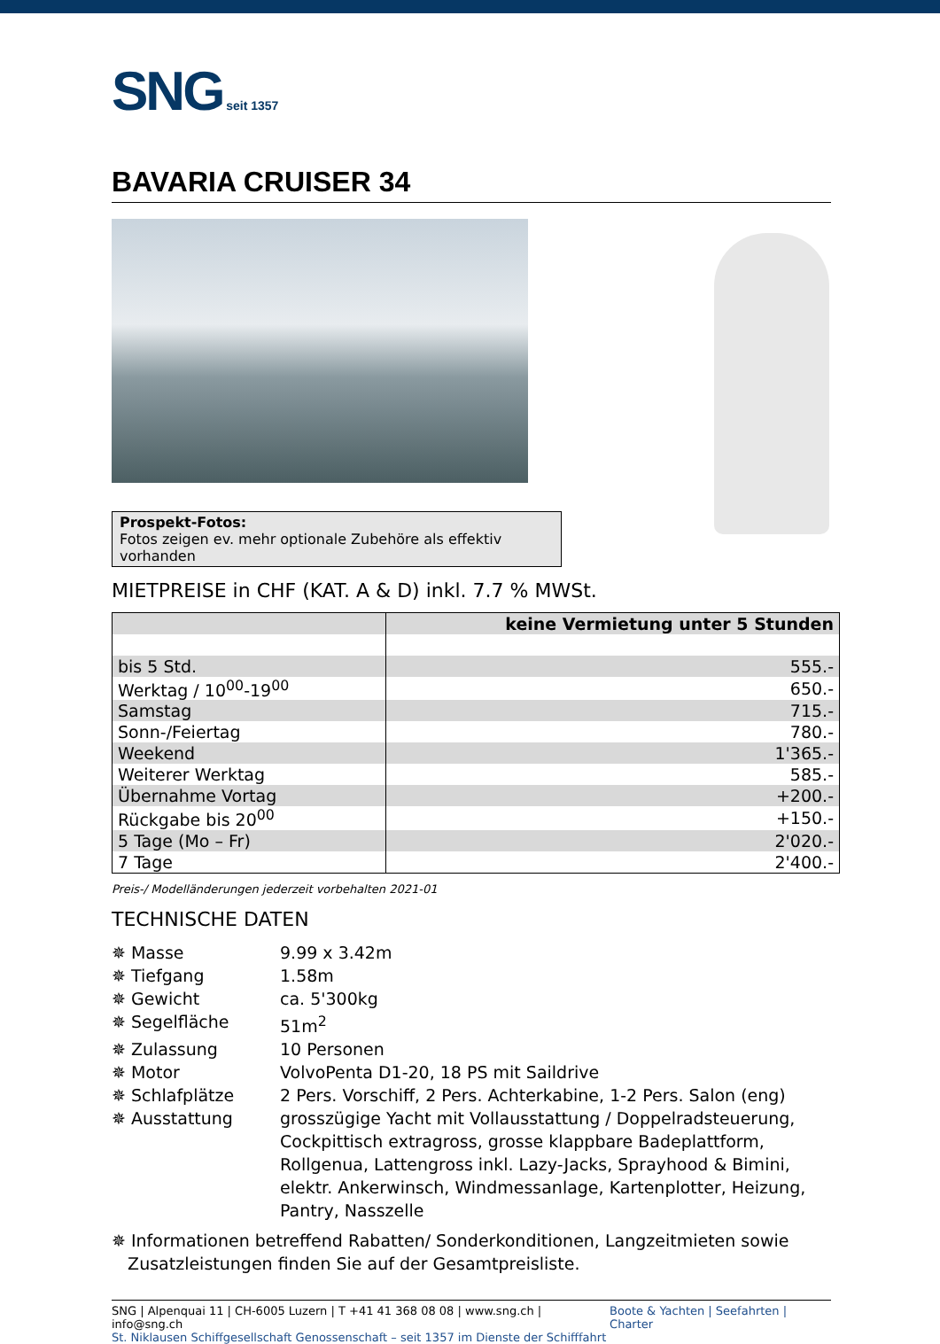SNG seit 1357
BAVARIA CRUISER 34
Prospekt-Fotos:
Fotos zeigen ev. mehr optionale Zubehöre als effektiv vorhanden
MIETPREISE in CHF (KAT. A & D) inkl. 7.7 % MWSt.
| | keine Vermietung unter 5 Stunden |
| --- | --- |
| bis 5 Std. | 555.- |
| Werktag / 10<sup>00</sup>-19<sup>00</sup> | 650.- |
| Samstag | 715.- |
| Sonn-/Feiertag | 780.- |
| Weekend | 1'365.- |
| Weiterer Werktag | 585.- |
| Übernahme Vortag | +200.- |
| Rückgabe bis 20<sup>00</sup> | +150.- |
| 5 Tage (Mo – Fr) | 2'020.- |
| 7 Tage | 2'400.- |
Preis-/ Modelländerungen jederzeit vorbehalten 2021-01
TECHNISCHE DATEN
✵ Masse
9.99 x 3.42m
✵ Tiefgang
1.58m
✵ Gewicht
ca. 5'300kg
✵ Segelfläche
51m<sup>2</sup>
✵ Zulassung
10 Personen
✵ Motor
VolvoPenta D1-20, 18 PS mit Saildrive
✵ Schlafplätze
2 Pers. Vorschiff, 2 Pers. Achterkabine, 1-2 Pers. Salon (eng)
✵ Ausstattung
grosszügige Yacht mit Vollausstattung / Doppelradsteuerung, Cockpittisch extragross, grosse klappbare Badeplattform, Rollgenua, Lattengross inkl. Lazy-Jacks, Sprayhood & Bimini, elektr. Ankerwinsch, Windmessanlage, Kartenplotter, Heizung, Pantry, Nasszelle
✵ Informationen betreffend Rabatten/ Sonderkonditionen, Langzeitmieten sowie
Zusatzleistungen finden Sie auf der Gesamtpreisliste.
SNG | Alpenquai 11 | CH-6005 Luzern | T +41 41 368 08 08 | www.sng.ch | info@sng.ch
St. Niklausen Schiffgesellschaft Genossenschaft – seit 1357 im Dienste der Schifffahrt
Boote & Yachten | Seefahrten | Charter